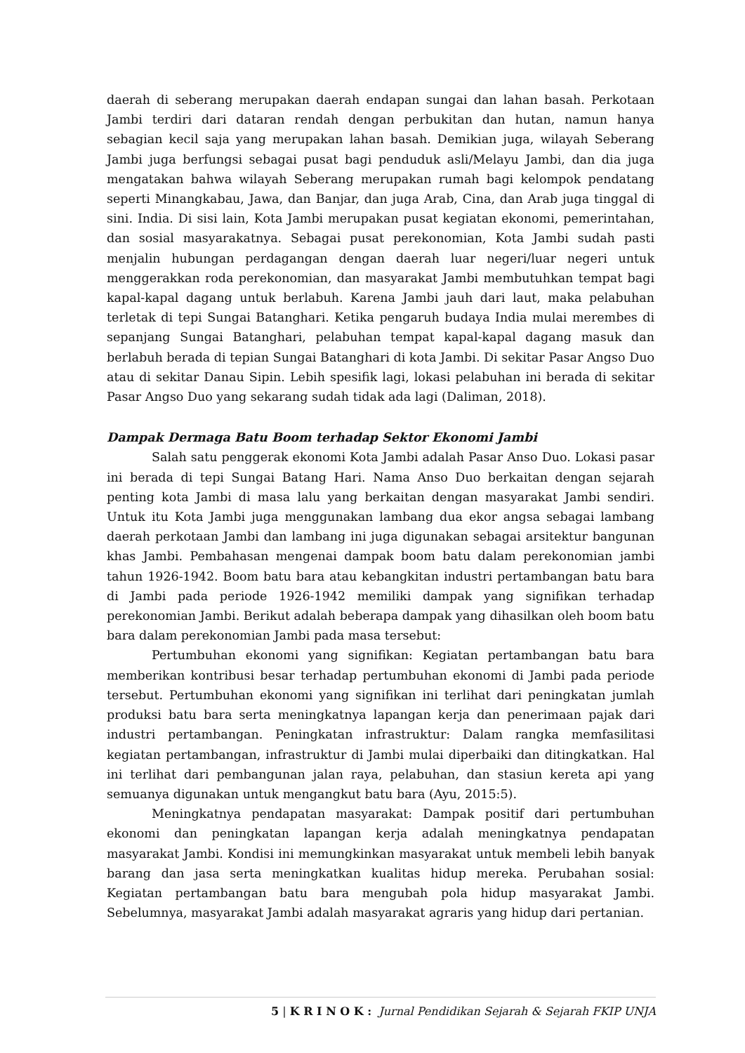daerah di seberang merupakan daerah endapan sungai dan lahan basah. Perkotaan Jambi terdiri dari dataran rendah dengan perbukitan dan hutan, namun hanya sebagian kecil saja yang merupakan lahan basah. Demikian juga, wilayah Seberang Jambi juga berfungsi sebagai pusat bagi penduduk asli/Melayu Jambi, dan dia juga mengatakan bahwa wilayah Seberang merupakan rumah bagi kelompok pendatang seperti Minangkabau, Jawa, dan Banjar, dan juga Arab, Cina, dan Arab juga tinggal di sini. India. Di sisi lain, Kota Jambi merupakan pusat kegiatan ekonomi, pemerintahan, dan sosial masyarakatnya. Sebagai pusat perekonomian, Kota Jambi sudah pasti menjalin hubungan perdagangan dengan daerah luar negeri/luar negeri untuk menggerakkan roda perekonomian, dan masyarakat Jambi membutuhkan tempat bagi kapal-kapal dagang untuk berlabuh. Karena Jambi jauh dari laut, maka pelabuhan terletak di tepi Sungai Batanghari. Ketika pengaruh budaya India mulai merembes di sepanjang Sungai Batanghari, pelabuhan tempat kapal-kapal dagang masuk dan berlabuh berada di tepian Sungai Batanghari di kota Jambi. Di sekitar Pasar Angso Duo atau di sekitar Danau Sipin. Lebih spesifik lagi, lokasi pelabuhan ini berada di sekitar Pasar Angso Duo yang sekarang sudah tidak ada lagi (Daliman, 2018).
Dampak Dermaga Batu Boom terhadap Sektor Ekonomi Jambi
Salah satu penggerak ekonomi Kota Jambi adalah Pasar Anso Duo. Lokasi pasar ini berada di tepi Sungai Batang Hari. Nama Anso Duo berkaitan dengan sejarah penting kota Jambi di masa lalu yang berkaitan dengan masyarakat Jambi sendiri. Untuk itu Kota Jambi juga menggunakan lambang dua ekor angsa sebagai lambang daerah perkotaan Jambi dan lambang ini juga digunakan sebagai arsitektur bangunan khas Jambi. Pembahasan mengenai dampak boom batu dalam perekonomian jambi tahun 1926-1942. Boom batu bara atau kebangkitan industri pertambangan batu bara di Jambi pada periode 1926-1942 memiliki dampak yang signifikan terhadap perekonomian Jambi. Berikut adalah beberapa dampak yang dihasilkan oleh boom batu bara dalam perekonomian Jambi pada masa tersebut:
Pertumbuhan ekonomi yang signifikan: Kegiatan pertambangan batu bara memberikan kontribusi besar terhadap pertumbuhan ekonomi di Jambi pada periode tersebut. Pertumbuhan ekonomi yang signifikan ini terlihat dari peningkatan jumlah produksi batu bara serta meningkatnya lapangan kerja dan penerimaan pajak dari industri pertambangan. Peningkatan infrastruktur: Dalam rangka memfasilitasi kegiatan pertambangan, infrastruktur di Jambi mulai diperbaiki dan ditingkatkan. Hal ini terlihat dari pembangunan jalan raya, pelabuhan, dan stasiun kereta api yang semuanya digunakan untuk mengangkut batu bara (Ayu, 2015:5).
Meningkatnya pendapatan masyarakat: Dampak positif dari pertumbuhan ekonomi dan peningkatan lapangan kerja adalah meningkatnya pendapatan masyarakat Jambi. Kondisi ini memungkinkan masyarakat untuk membeli lebih banyak barang dan jasa serta meningkatkan kualitas hidup mereka. Perubahan sosial: Kegiatan pertambangan batu bara mengubah pola hidup masyarakat Jambi. Sebelumnya, masyarakat Jambi adalah masyarakat agraris yang hidup dari pertanian.
5 | K R I N O K : Jurnal Pendidikan Sejarah & Sejarah FKIP UNJA